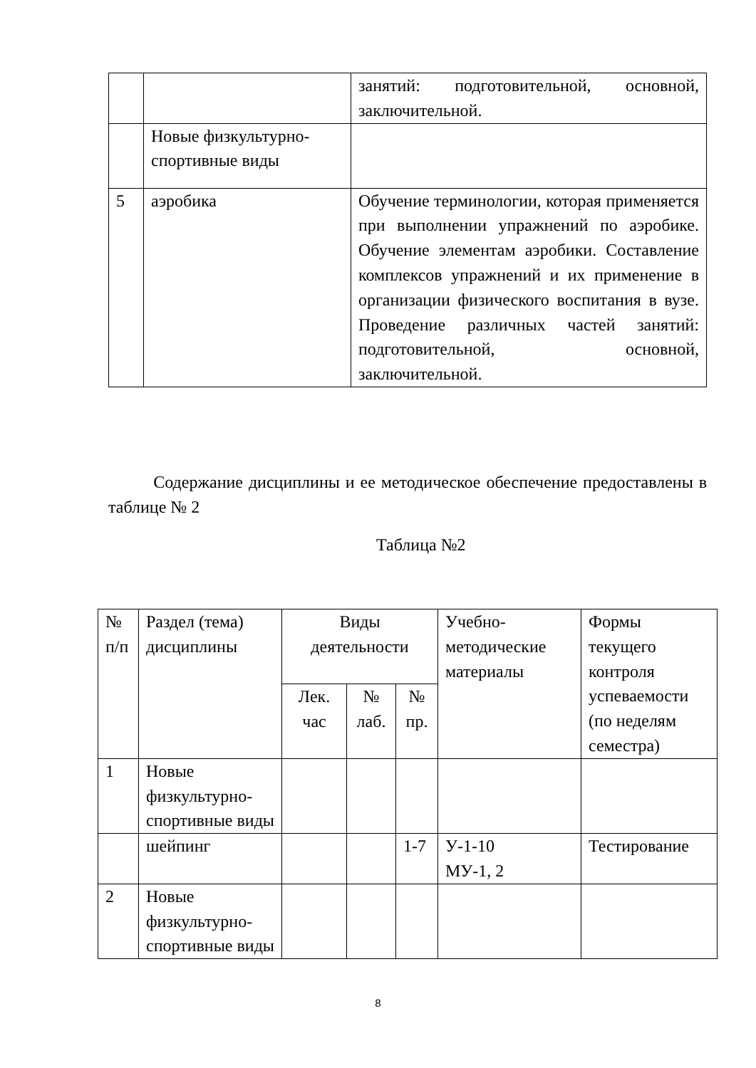| | | занятий: подготовительной, основной, заключительной. |
| | Новые физкультурно-спортивные виды | |
| 5 | аэробика | Обучение терминологии, которая применяется при выполнении упражнений по аэробике. Обучение элементам аэробики. Составление комплексов упражнений и их применение в организации физического воспитания в вузе. Проведение различных частей занятий: подготовительной, основной, заключительной. |
Содержание дисциплины и ее методическое обеспечение предоставлены в таблице № 2
Таблица №2
| № п/п | Раздел (тема) дисциплины | Виды деятельности | | | Учебно-методические материалы | Формы текущего контроля успеваемости (по неделям семестра) |
| --- | --- | --- | --- | --- | --- | --- |
| | | Лек. час | № лаб. | № пр. | | |
| 1 | Новые физкультурно-спортивные виды | | | | | |
| | шейпинг | | | 1-7 | У-1-10 МУ-1, 2 | Тестирование |
| 2 | Новые физкультурно-спортивные виды | | | | | |
8